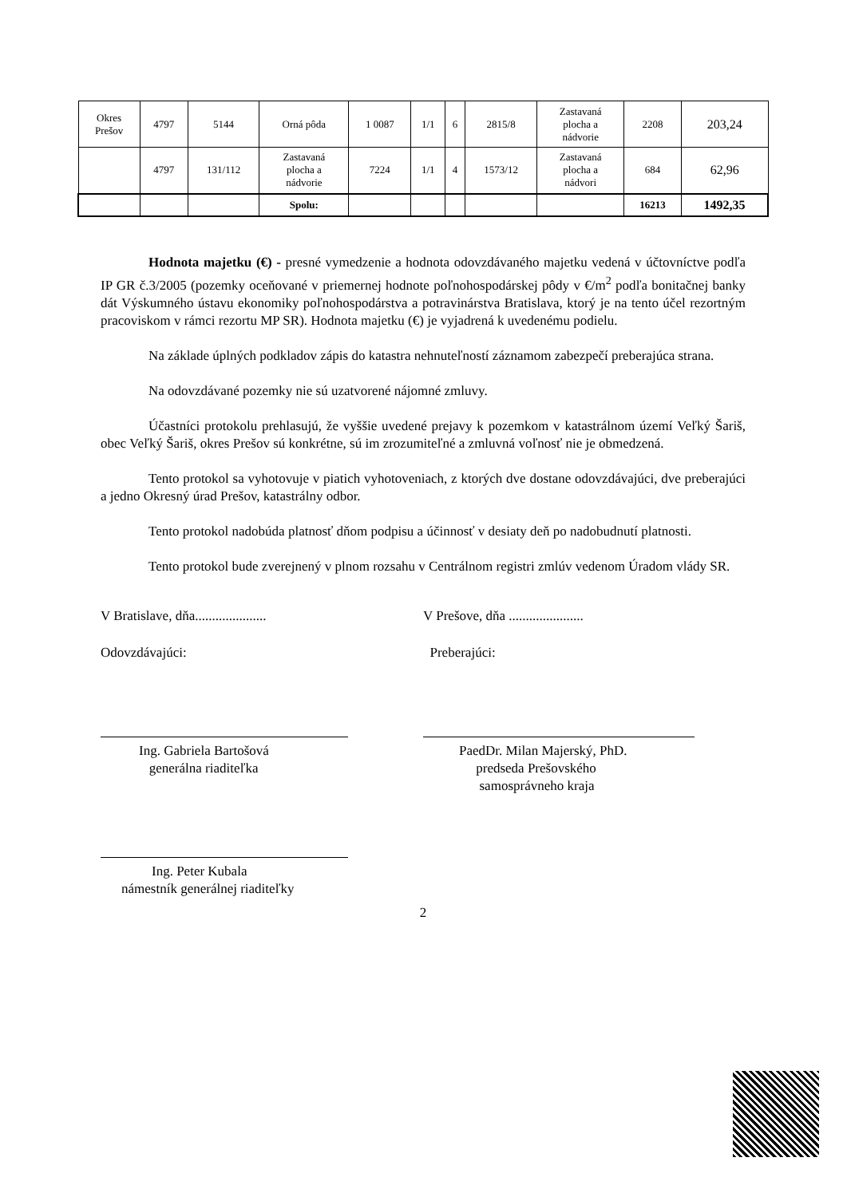| Okres Prešov | 4797 | 5144 | Orná pôda | 1 0087 | 1/1 | 6 | 2815/8 | Zastavaná plocha a nádvorie | 2208 | 203,24 |
| | 4797 | 131/112 | Zastavaná plocha a nádvorie | 7224 | 1/1 | 4 | 1573/12 | Zastavaná plocha a nádvori | 684 | 62,96 |
| | | | Spolu: | | | | | | 16213 | 1492,35 |
Hodnota majetku (€) - presné vymedzenie a hodnota odovzdávaného majetku vedená v účtovníctve podľa IP GR č.3/2005 (pozemky oceňované v priemernej hodnote poľnohospodárskej pôdy v €/m<sup>2</sup> podľa bonitačnej banky dát Výskumného ústavu ekonomiky poľnohospodárstva a potravinárstva Bratislava, ktorý je na tento účel rezortným pracoviskom v rámci rezortu MP SR). Hodnota majetku (€) je vyjadrená k uvedenému podielu.
Na základe úplných podkladov zápis do katastra nehnuteľností záznamom zabezpečí preberajúca strana.
Na odovzdávané pozemky nie sú uzatvorené nájomné zmluvy.
Účastníci protokolu prehlasujú, že vyššie uvedené prejavy k pozemkom v katastrálnom území Veľký Šariš, obec Veľký Šariš, okres Prešov sú konkrétne, sú im zrozumiteľné a zmluvná voľnosť nie je obmedzená.
Tento protokol sa vyhotovuje v piatich vyhotoveniach, z ktorých dve dostane odovzdávajúci, dve preberajúci a jedno Okresný úrad Prešov, katastrálny odbor.
Tento protokol nadobúda platnosť dňom podpisu a účinnosť v desiaty deň po nadobudnutí platnosti.
Tento protokol bude zverejnený v plnom rozsahu v Centrálnom registri zmlúv vedenom Úradom vlády SR.
V Bratislave, dňa.....................
V Prešove, dňa ......................
Odovzdávajúci: Preberajúci:
Ing. Gabriela Bartošová
generálna riaditeľka
PaedDr. Milan Majerský, PhD.
predseda Prešovského
samosprávneho kraja
Ing. Peter Kubala
námestník generálnej riaditeľky
2